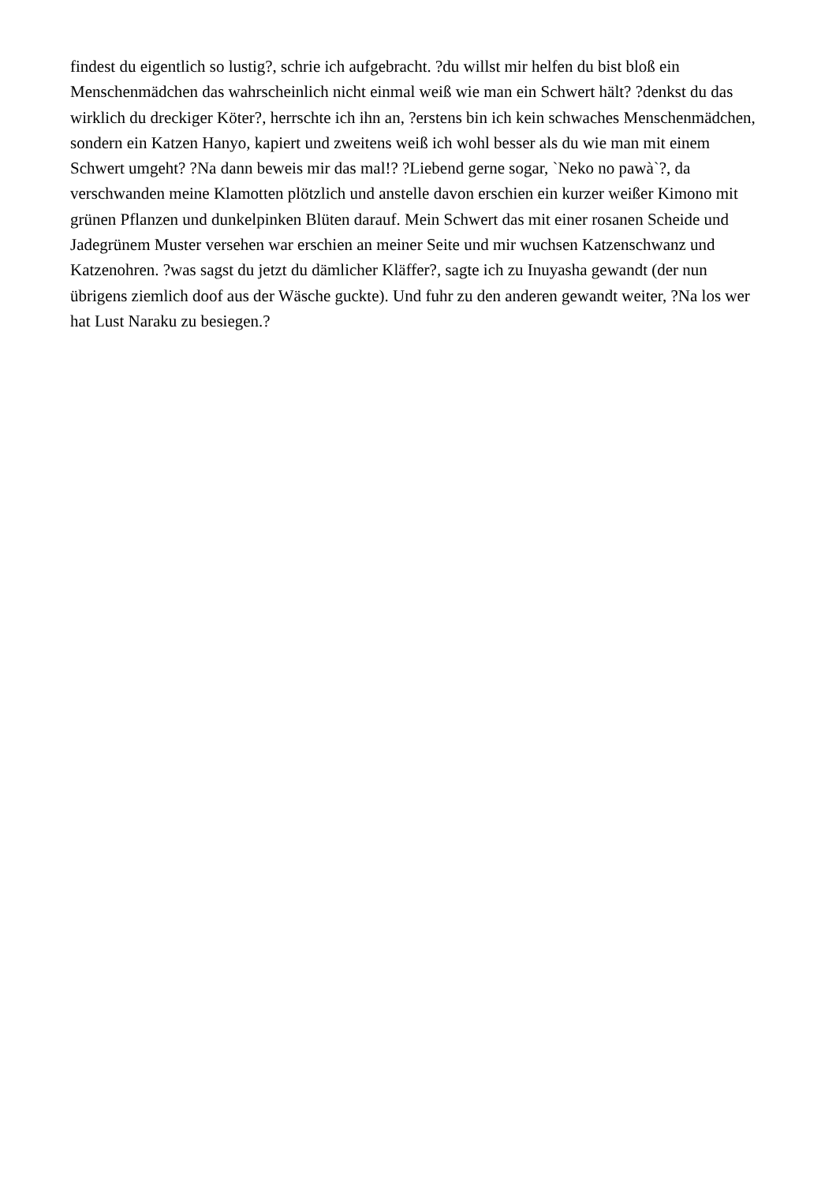findest du eigentlich so lustig?, schrie ich aufgebracht. ?du willst mir helfen du bist bloß ein Menschenmädchen das wahrscheinlich nicht einmal weiß wie man ein Schwert hält? ?denkst du das wirklich du dreckiger Köter?, herrschte ich ihn an, ?erstens bin ich kein schwaches Menschenmädchen, sondern ein Katzen Hanyo, kapiert und zweitens weiß ich wohl besser als du wie man mit einem Schwert umgeht? ?Na dann beweis mir das mal!? ?Liebend gerne sogar, `Neko no pawà`?, da verschwanden meine Klamotten plötzlich und anstelle davon erschien ein kurzer weißer Kimono mit grünen Pflanzen und dunkelpinken Blüten darauf. Mein Schwert das mit einer rosanen Scheide und Jadegrünem Muster versehen war erschien an meiner Seite und mir wuchsen Katzenschwanz und Katzenohren. ?was sagst du jetzt du dämlicher Kläffer?, sagte ich zu Inuyasha gewandt (der nun übrigens ziemlich doof aus der Wäsche guckte). Und fuhr zu den anderen gewandt weiter, ?Na los wer hat Lust Naraku zu besiegen.?